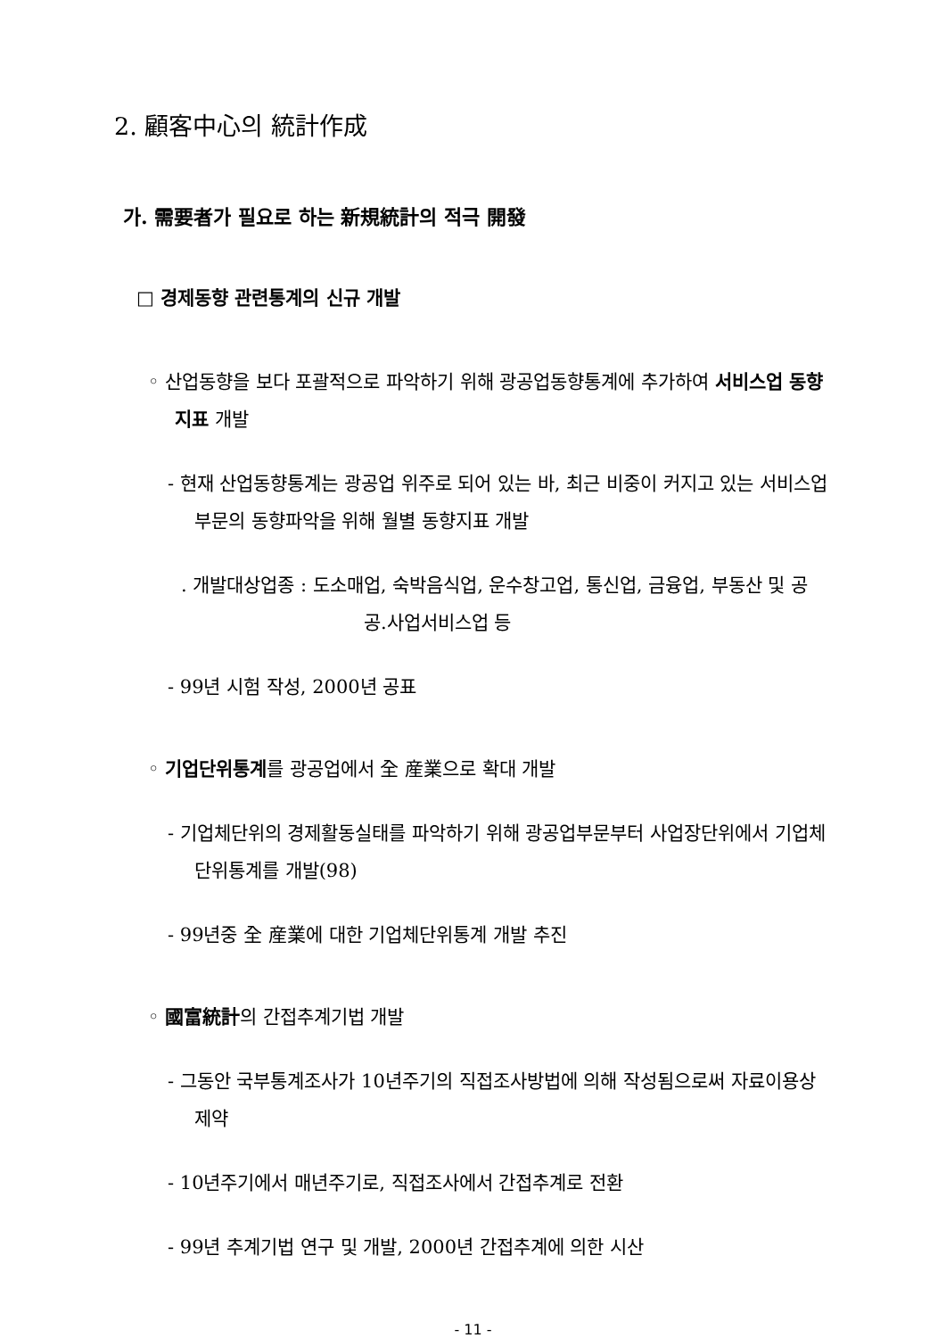2. 顧客中心의 統計作成
가. 需要者가 필요로 하는 新規統計의 적극 開發
□ 경제동향 관련통계의 신규 개발
◦ 산업동향을 보다 포괄적으로 파악하기 위해 광공업동향통계에 추가하여 서비스업 동향지표 개발
- 현재 산업동향통계는 광공업 위주로 되어 있는 바, 최근 비중이 커지고 있는 서비스업부문의 동향파악을 위해 월별 동향지표 개발
. 개발대상업종 : 도소매업, 숙박음식업, 운수창고업, 통신업, 금융업, 부동산 및 공공.사업서비스업 등
- 99년 시험 작성, 2000년 공표
◦ 기업단위통계를 광공업에서 全 産業으로 확대 개발
- 기업체단위의 경제활동실태를 파악하기 위해 광공업부문부터 사업장단위에서 기업체단위통계를 개발(98)
- 99년중 全 産業에 대한 기업체단위통계 개발 추진
◦ 國富統計의 간접추계기법 개발
- 그동안 국부통계조사가 10년주기의 직접조사방법에 의해 작성됨으로써 자료이용상 제약
- 10년주기에서 매년주기로, 직접조사에서 간접추계로 전환
- 99년 추계기법 연구 및 개발, 2000년 간접추계에 의한 시산
- 11 -